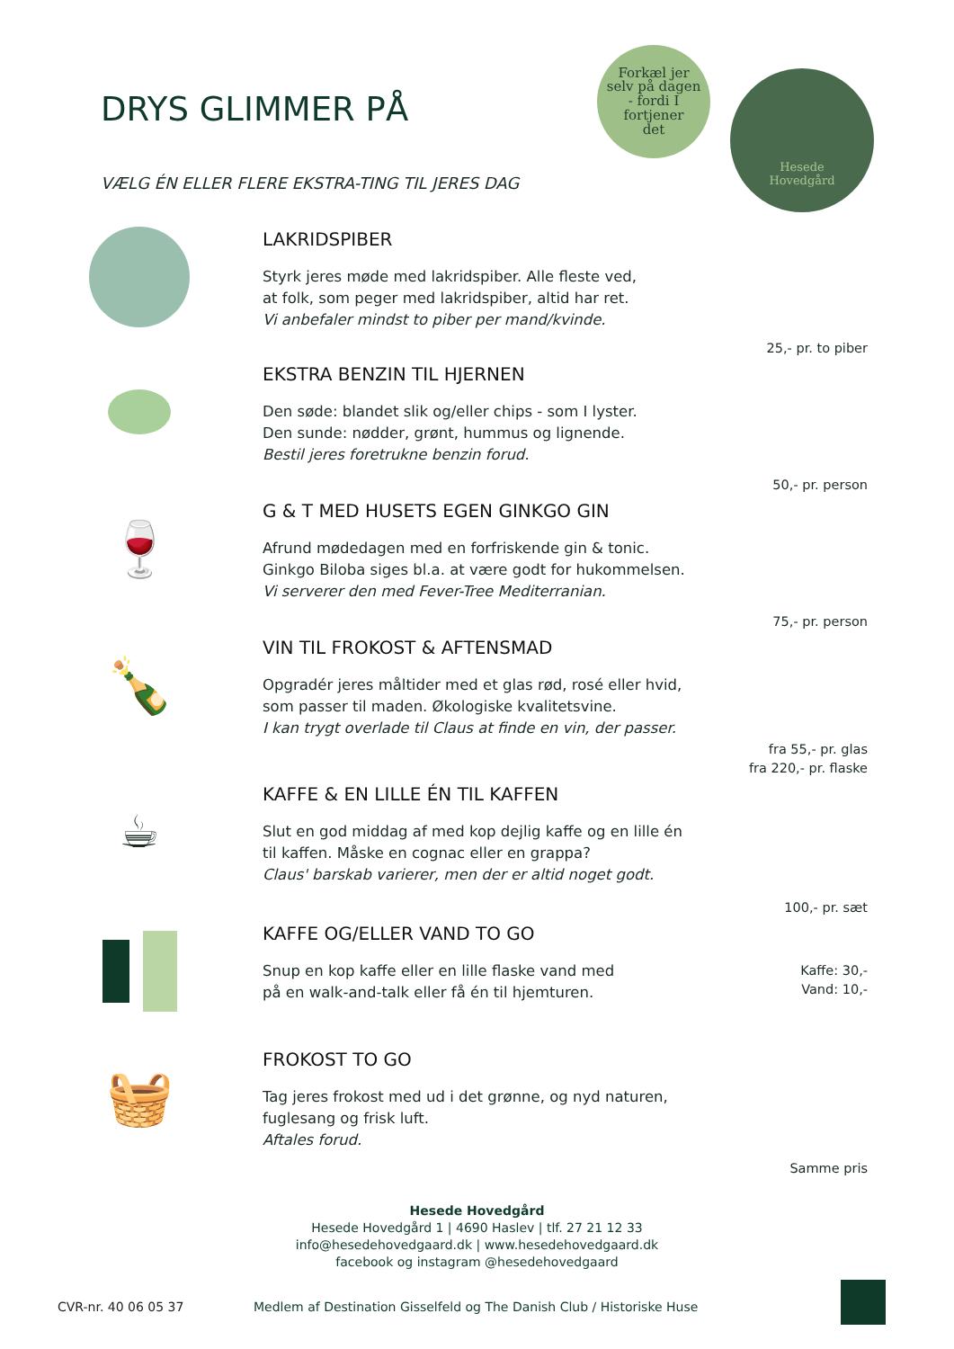DRYS GLIMMER PÅ
VÆLG ÉN ELLER FLERE EKSTRA-TING TIL JERES DAG
Forkæl jer
selv på dagen
- fordi I
fortjener
det
Hesede
Hovedgård
LAKRIDSPIBER
Styrk jeres møde med lakridspiber. Alle fleste ved,
at folk, som peger med lakridspiber, altid har ret.
Vi anbefaler mindst to piber per mand/kvinde.
25,- pr. to piber
EKSTRA BENZIN TIL HJERNEN
Den søde: blandet slik og/eller chips - som I lyster.
Den sunde: nødder, grønt, hummus og lignende.
Bestil jeres foretrukne benzin forud.
50,- pr. person
🍷
G & T MED HUSETS EGEN GINKGO GIN
Afrund mødedagen med en forfriskende gin & tonic.
Ginkgo Biloba siges bl.a. at være godt for hukommelsen.
Vi serverer den med Fever-Tree Mediterranian.
75,- pr. person
🍾
VIN TIL FROKOST & AFTENSMAD
Opgradér jeres måltider med et glas rød, rosé eller hvid,
som passer til maden. Økologiske kvalitetsvine.
I kan trygt overlade til Claus at finde en vin, der passer.
fra 55,- pr. glas
fra 220,- pr. flaske
☕
KAFFE & EN LILLE ÉN TIL KAFFEN
Slut en god middag af med kop dejlig kaffe og en lille én
til kaffen. Måske en cognac eller en grappa?
Claus' barskab varierer, men der er altid noget godt.
100,- pr. sæt
KAFFE OG/ELLER VAND TO GO
Snup en kop kaffe eller en lille flaske vand med
på en walk-and-talk eller få én til hjemturen.
Kaffe: 30,-
Vand: 10,-
🧺
FROKOST TO GO
Tag jeres frokost med ud i det grønne, og nyd naturen,
fuglesang og frisk luft.
Aftales forud.
Samme pris
Hesede Hovedgård
Hesede Hovedgård 1 | 4690 Haslev | tlf. 27 21 12 33
info@hesedehovedgaard.dk | www.hesedehovedgaard.dk
facebook og instagram @hesedehovedgaard
CVR-nr. 40 06 05 37
Medlem af Destination Gisselfeld og The Danish Club / Historiske Huse